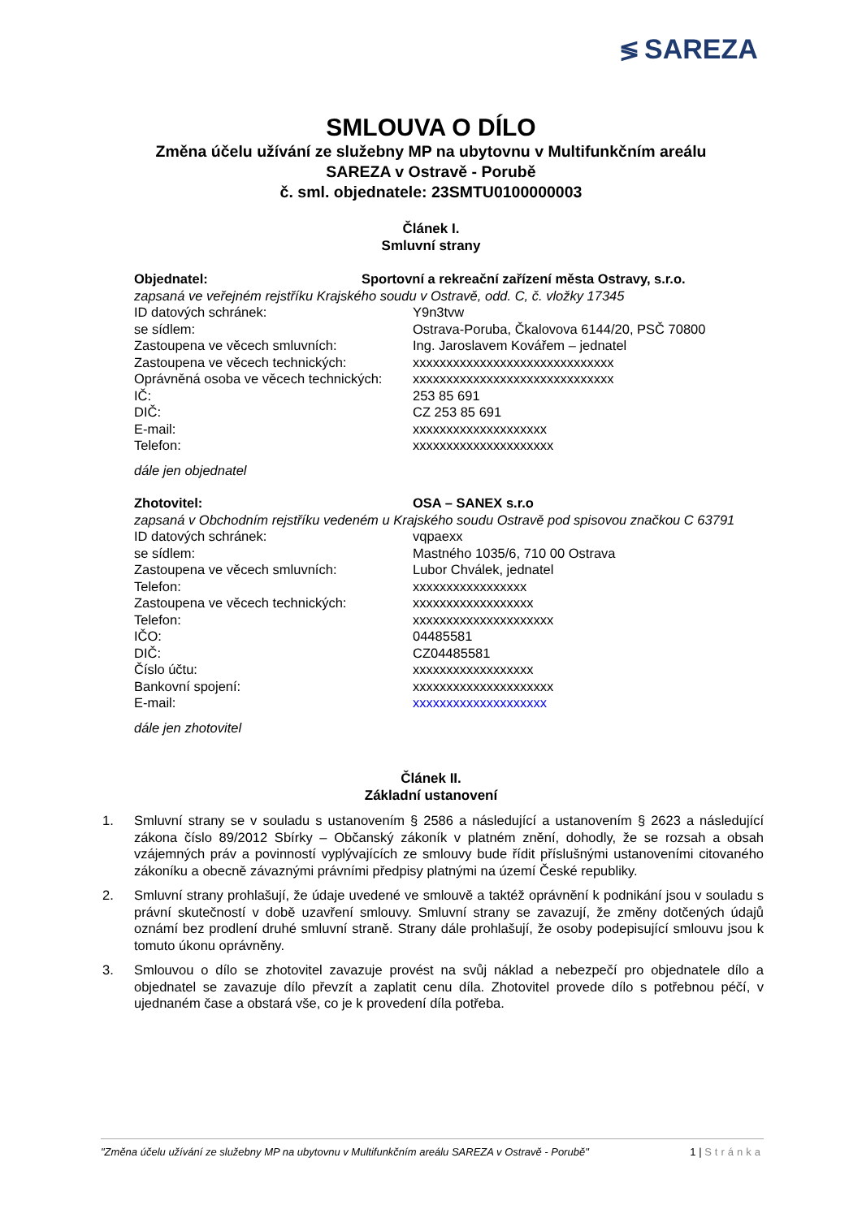≶ SAREZA
SMLOUVA O DÍLO
Změna účelu užívání ze služebny MP na ubytovnu v Multifunkčním areálu
SAREZA v Ostravě - Porubě
č. sml. objednatele: 23SMTU0100000003
Článek I.
Smluvní strany
Objednatel: Sportovní a rekreační zařízení města Ostravy, s.r.o.
zapsaná ve veřejném rejstříku Krajského soudu v Ostravě, odd. C, č. vložky 17345
ID datových schránek: Y9n3tvw
se sídlem: Ostrava-Poruba, Čkalovova 6144/20, PSČ 70800
Zastoupena ve věcech smluvních: Ing. Jaroslavem Kovářem – jednatel
Zastoupena ve věcech technických: xxxxxxxxxxxxxxxxxxxxxxxxxxxxxx
Oprávněná osoba ve věcech technických: xxxxxxxxxxxxxxxxxxxxxxxxxxxxxx
IČ: 253 85 691
DIČ: CZ 253 85 691
E-mail: xxxxxxxxxxxxxxxxxxxx
Telefon: xxxxxxxxxxxxxxxxxxxxx
dále jen objednatel
Zhotovitel: OSA – SANEX s.r.o
zapsaná v Obchodním rejstříku vedeném u Krajského soudu Ostravě pod spisovou značkou C 63791
ID datových schránek: vqpaexx
se sídlem: Mastného 1035/6, 710 00 Ostrava
Zastoupena ve věcech smluvních: Lubor Chválek, jednatel
Telefon: xxxxxxxxxxxxxxxxx
Zastoupena ve věcech technických: xxxxxxxxxxxxxxxxxx
Telefon: xxxxxxxxxxxxxxxxxxxxx
IČO: 04485581
DIČ: CZ04485581
Číslo účtu: xxxxxxxxxxxxxxxxxx
Bankovní spojení: xxxxxxxxxxxxxxxxxxxxx
E-mail: xxxxxxxxxxxxxxxxxxxx
dále jen zhotovitel
Článek II.
Základní ustanovení
1. Smluvní strany se v souladu s ustanovením § 2586 a následující a ustanovením § 2623 a následující zákona číslo 89/2012 Sbírky – Občanský zákoník v platném znění, dohodly, že se rozsah a obsah vzájemných práv a povinností vyplývajících ze smlouvy bude řídit příslušnými ustanoveními citovaného zákoníku a obecně závaznými právními předpisy platnými na území České republiky.
2. Smluvní strany prohlašují, že údaje uvedené ve smlouvě a taktéž oprávnění k podnikání jsou v souladu s právní skutečností v době uzavření smlouvy. Smluvní strany se zavazují, že změny dotčených údajů oznámí bez prodlení druhé smluvní straně. Strany dále prohlašují, že osoby podepisující smlouvu jsou k tomuto úkonu oprávněny.
3. Smlouvou o dílo se zhotovitel zavazuje provést na svůj náklad a nebezpečí pro objednatele dílo a objednatel se zavazuje dílo převzít a zaplatit cenu díla. Zhotovitel provede dílo s potřebnou péčí, v ujednaném čase a obstará vše, co je k provedení díla potřeba.
"Změna účelu užívání ze služebny MP na ubytovnu v Multifunkčním areálu SAREZA v Ostravě - Porubě" 1 | Stránka